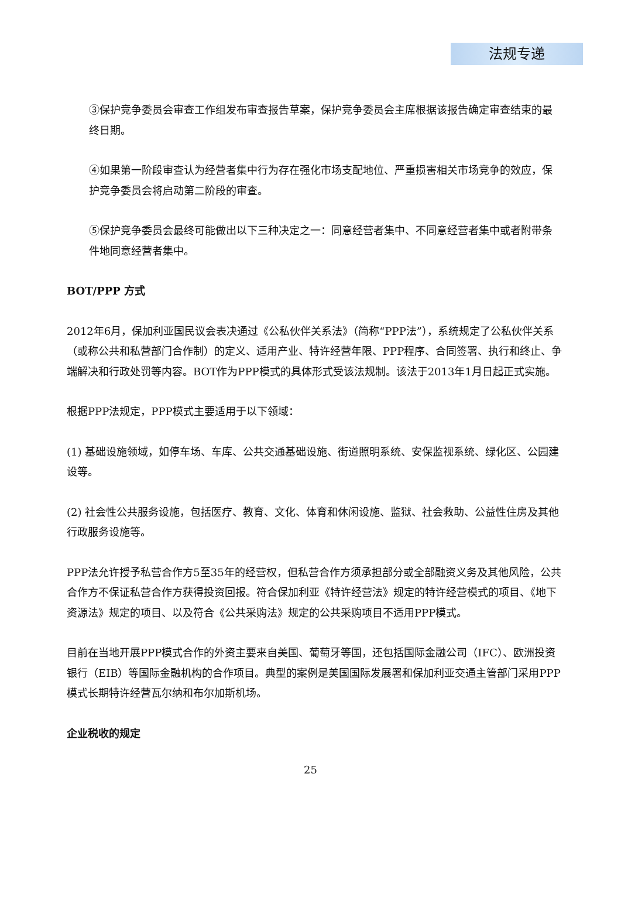法规专递
③保护竞争委员会审查工作组发布审查报告草案，保护竞争委员会主席根据该报告确定审查结束的最终日期。
④如果第一阶段审查认为经营者集中行为存在强化市场支配地位、严重损害相关市场竞争的效应，保护竞争委员会将启动第二阶段的审查。
⑤保护竞争委员会最终可能做出以下三种决定之一：同意经营者集中、不同意经营者集中或者附带条件地同意经营者集中。
BOT/PPP 方式
2012年6月，保加利亚国民议会表决通过《公私伙伴关系法》（简称“PPP法”），系统规定了公私伙伴关系（或称公共和私营部门合作制）的定义、适用产业、特许经营年限、PPP程序、合同签署、执行和终止、争端解决和行政处罚等内容。BOT作为PPP模式的具体形式受该法规制。该法于2013年1月日起正式实施。
根据PPP法规定，PPP模式主要适用于以下领域：
(1) 基础设施领域，如停车场、车库、公共交通基础设施、街道照明系统、安保监视系统、绿化区、公园建设等。
(2) 社会性公共服务设施，包括医疗、教育、文化、体育和休闲设施、监狱、社会救助、公益性住房及其他行政服务设施等。
PPP法允许授予私营合作方5至35年的经营权，但私营合作方须承担部分或全部融资义务及其他风险，公共合作方不保证私营合作方获得投资回报。符合保加利亚《特许经营法》规定的特许经营模式的项目、《地下资源法》规定的项目、以及符合《公共采购法》规定的公共采购项目不适用PPP模式。
目前在当地开展PPP模式合作的外资主要来自美国、葡萄牙等国，还包括国际金融公司（IFC）、欧洲投资银行（EIB）等国际金融机构的合作项目。典型的案例是美国国际发展署和保加利亚交通主管部门采用PPP模式长期特许经营瓦尔纳和布尔加斯机场。
企业税收的规定
25